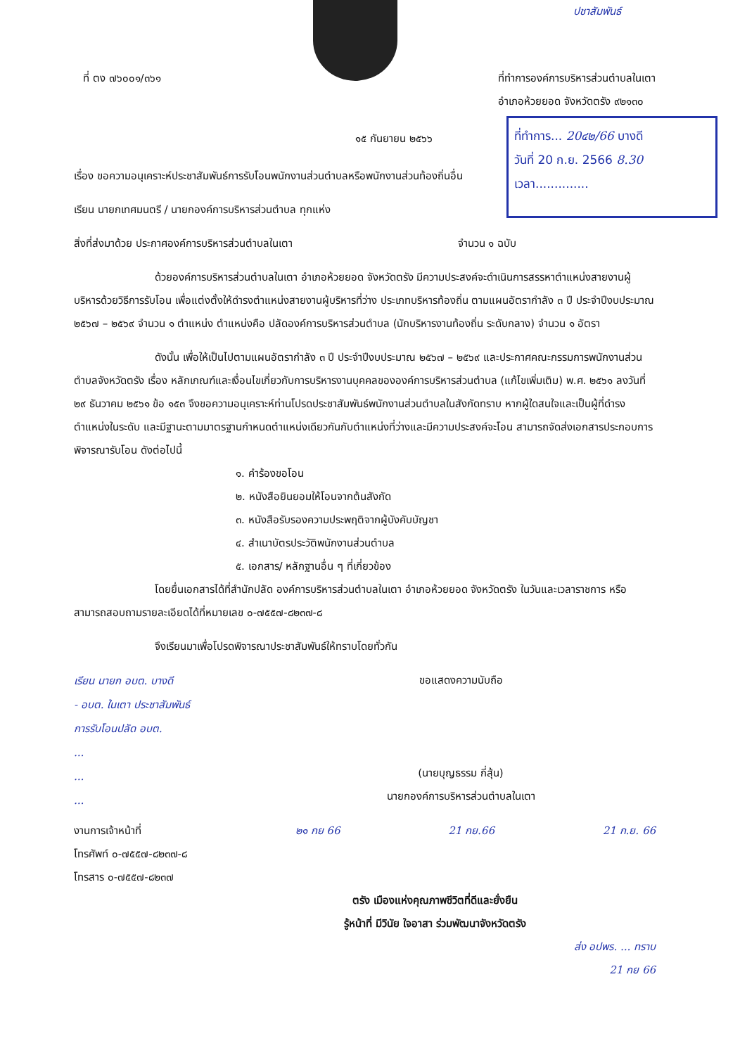ปชาสัมพันธ์
ที่ ตง ๗๖๐๐๑/๓๖๑ ที่ทำการองค์การบริหารส่วนตำบลในเตา
อำเภอห้วยยอด จังหวัดตรัง ๙๒๑๓๐
ที่ทำการ... 20๔๒/66 บางดี
วันที่ 20 ก.ย. 2566 8.30
เวลา..............
๑๕ กันยายน ๒๕๖๖
เรื่อง ขอความอนุเคราะห์ประชาสัมพันธ์การรับโอนพนักงานส่วนตำบลหรือพนักงานส่วนท้องถิ่นอื่น
เรียน นายกเทศมนตรี / นายกองค์การบริหารส่วนตำบล ทุกแห่ง
สิ่งที่ส่งมาด้วย ประกาศองค์การบริหารส่วนตำบลในเตา จำนวน ๑ ฉบับ
ด้วยองค์การบริหารส่วนตำบลในเตา อำเภอห้วยยอด จังหวัดตรัง มีความประสงค์จะดำเนินการสรรหาตำแหน่งสายงานผู้บริหารด้วยวิธีการรับโอน เพื่อแต่งตั้งให้ดำรงตำแหน่งสายงานผู้บริหารที่ว่าง ประเภทบริหารท้องถิ่น ตามแผนอัตรากำลัง ๓ ปี ประจำปีงบประมาณ ๒๕๖๗ – ๒๕๖๙ จำนวน ๑ ตำแหน่ง ตำแหน่งคือ ปลัดองค์การบริหารส่วนตำบล (นักบริหารงานท้องถิ่น ระดับกลาง) จำนวน ๑ อัตรา
ดังนั้น เพื่อให้เป็นไปตามแผนอัตรากำลัง ๓ ปี ประจำปีงบประมาณ ๒๕๖๗ – ๒๕๖๙ และประกาศคณะกรรมการพนักงานส่วนตำบลจังหวัดตรัง เรื่อง หลักเกณฑ์และเงื่อนไขเกี่ยวกับการบริหารงานบุคคลขององค์การบริหารส่วนตำบล (แก้ไขเพิ่มเติม) พ.ศ. ๒๕๖๑ ลงวันที่ ๒๙ ธันวาคม ๒๕๖๑ ข้อ ๑๕๓ จึงขอความอนุเคราะห์ท่านโปรดประชาสัมพันธ์พนักงานส่วนตำบลในสังกัดทราบ หากผู้ใดสนใจและเป็นผู้ที่ดำรงตำแหน่งในระดับ และมีฐานะตามมาตรฐานกำหนดตำแหน่งเดียวกันกับตำแหน่งที่ว่างและมีความประสงค์จะโอน สามารถจัดส่งเอกสารประกอบการพิจารณารับโอน ดังต่อไปนี้
๑. คำร้องขอโอน
๒. หนังสือยินยอมให้โอนจากต้นสังกัด
๓. หนังสือรับรองความประพฤติจากผู้บังคับบัญชา
๔. สำเนาบัตรประวัติพนักงานส่วนตำบล
๕. เอกสาร/ หลักฐานอื่น ๆ ที่เกี่ยวข้อง
โดยยื่นเอกสารได้ที่สำนักปลัด องค์การบริหารส่วนตำบลในเตา อำเภอห้วยยอด จังหวัดตรัง ในวันและเวลาราชการ หรือสามารถสอบถามรายละเอียดได้ที่หมายเลข ๐-๗๕๕๗-๘๒๓๗-๘
จึงเรียนมาเพื่อโปรดพิจารณาประชาสัมพันธ์ให้ทราบโดยทั่วกัน
เรียน นายก อบต. บางดี
- อบต. ในเตา ประชาสัมพันธ์
การรับโอนปลัด อบต.
...
...
...
ขอแสดงความนับถือ
(นายบุญธรรม กี่สุ้น)
นายกองค์การบริหารส่วนตำบลในเตา
งานการเจ้าหน้าที่
โทรศัพท์ ๐-๗๕๕๗-๘๒๓๗-๘
โทรสาร ๐-๗๕๕๗-๘๒๓๗
๒๑ กย 66 21 กย.66 21 ก.ย. 66
ตรัง เมืองแห่งคุณภาพชีวิตที่ดีและยั่งยืน
รู้หน้าที่ มีวินัย ใจอาสา ร่วมพัฒนาจังหวัดตรัง
ส่ง อปพร. ... ทราบ
21 กย 66